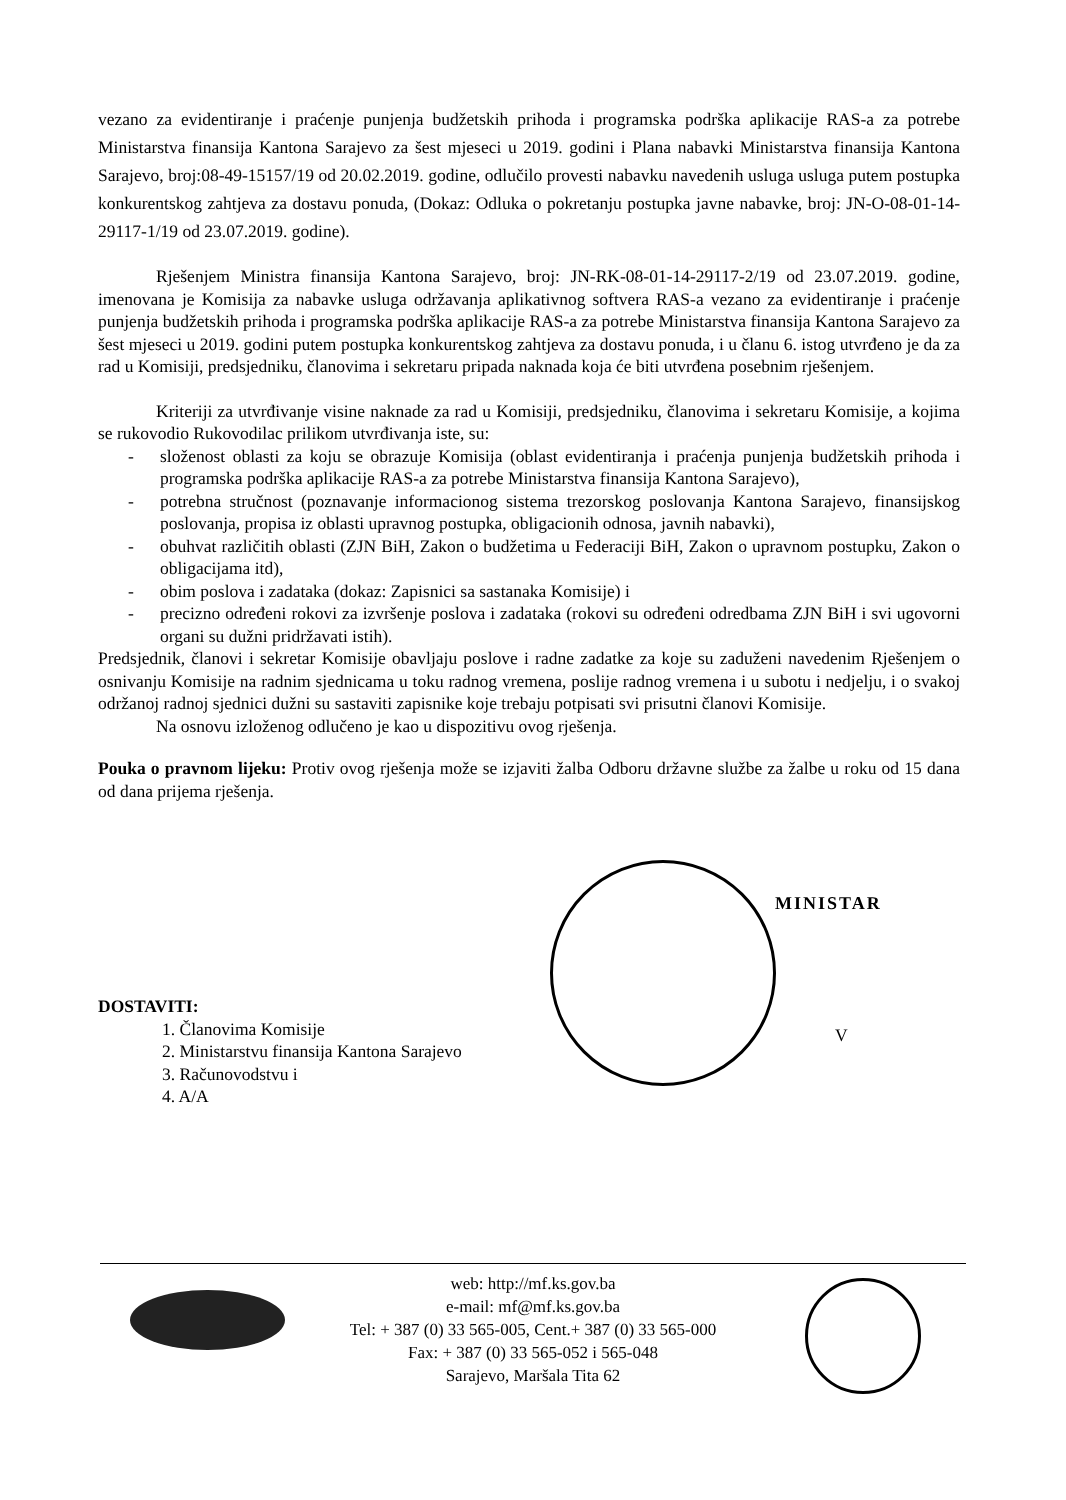vezano za evidentiranje i praćenje punjenja budžetskih prihoda i programska podrška aplikacije RAS-a za potrebe Ministarstva finansija Kantona Sarajevo za šest mjeseci u 2019. godini i Plana nabavki Ministarstva finansija Kantona Sarajevo, broj:08-49-15157/19 od 20.02.2019. godine, odlučilo provesti nabavku navedenih usluga usluga putem postupka konkurentskog zahtjeva za dostavu ponuda, (Dokaz: Odluka o pokretanju postupka javne nabavke, broj: JN-O-08-01-14-29117-1/19 od 23.07.2019. godine).
Rješenjem Ministra finansija Kantona Sarajevo, broj: JN-RK-08-01-14-29117-2/19 od 23.07.2019. godine, imenovana je Komisija za nabavke usluga održavanja aplikativnog softvera RAS-a vezano za evidentiranje i praćenje punjenja budžetskih prihoda i programska podrška aplikacije RAS-a za potrebe Ministarstva finansija Kantona Sarajevo za šest mjeseci u 2019. godini putem postupka konkurentskog zahtjeva za dostavu ponuda, i u članu 6. istog utvrđeno je da za rad u Komisiji, predsjedniku, članovima i sekretaru pripada naknada koja će biti utvrđena posebnim rješenjem.
Kriteriji za utvrđivanje visine naknade za rad u Komisiji, predsjedniku, članovima i sekretaru Komisije, a kojima se rukovodio Rukovodilac prilikom utvrđivanja iste, su:
- složenost oblasti za koju se obrazuje Komisija (oblast evidentiranja i praćenja punjenja budžetskih prihoda i programska podrška aplikacije RAS-a za potrebe Ministarstva finansija Kantona Sarajevo),
- potrebna stručnost (poznavanje informacionog sistema trezorskog poslovanja Kantona Sarajevo, finansijskog poslovanja, propisa iz oblasti upravnog postupka, obligacionih odnosa, javnih nabavki),
- obuhvat različitih oblasti (ZJN BiH, Zakon o budžetima u Federaciji BiH, Zakon o upravnom postupku, Zakon o obligacijama itd),
- obim poslova i zadataka (dokaz: Zapisnici sa sastanaka Komisije) i
- precizno određeni rokovi za izvršenje poslova i zadataka (rokovi su određeni odredbama ZJN BiH i svi ugovorni organi su dužni pridržavati istih).
Predsjednik, članovi i sekretar Komisije obavljaju poslove i radne zadatke za koje su zaduženi navedenim Rješenjem o osnivanju Komisije na radnim sjednicama u toku radnog vremena, poslije radnog vremena i u subotu i nedjelju, i o svakoj održanoj radnoj sjednici dužni su sastaviti zapisnike koje trebaju potpisati svi prisutni članovi Komisije.
Na osnovu izloženog odlučeno je kao u dispozitivu ovog rješenja.
Pouka o pravnom lijeku: Protiv ovog rješenja može se izjaviti žalba Odboru državne službe za žalbe u roku od 15 dana od dana prijema rješenja.
MINISTAR
V
DOSTAVITI:
1. Članovima Komisije
2. Ministarstvu finansija Kantona Sarajevo
3. Računovodstvu i
4. A/A
web: http://mf.ks.gov.ba
e-mail: mf@mf.ks.gov.ba
Tel: + 387 (0) 33 565-005, Cent.+ 387 (0) 33 565-000
Fax: + 387 (0) 33 565-052 i 565-048
Sarajevo, Maršala Tita 62